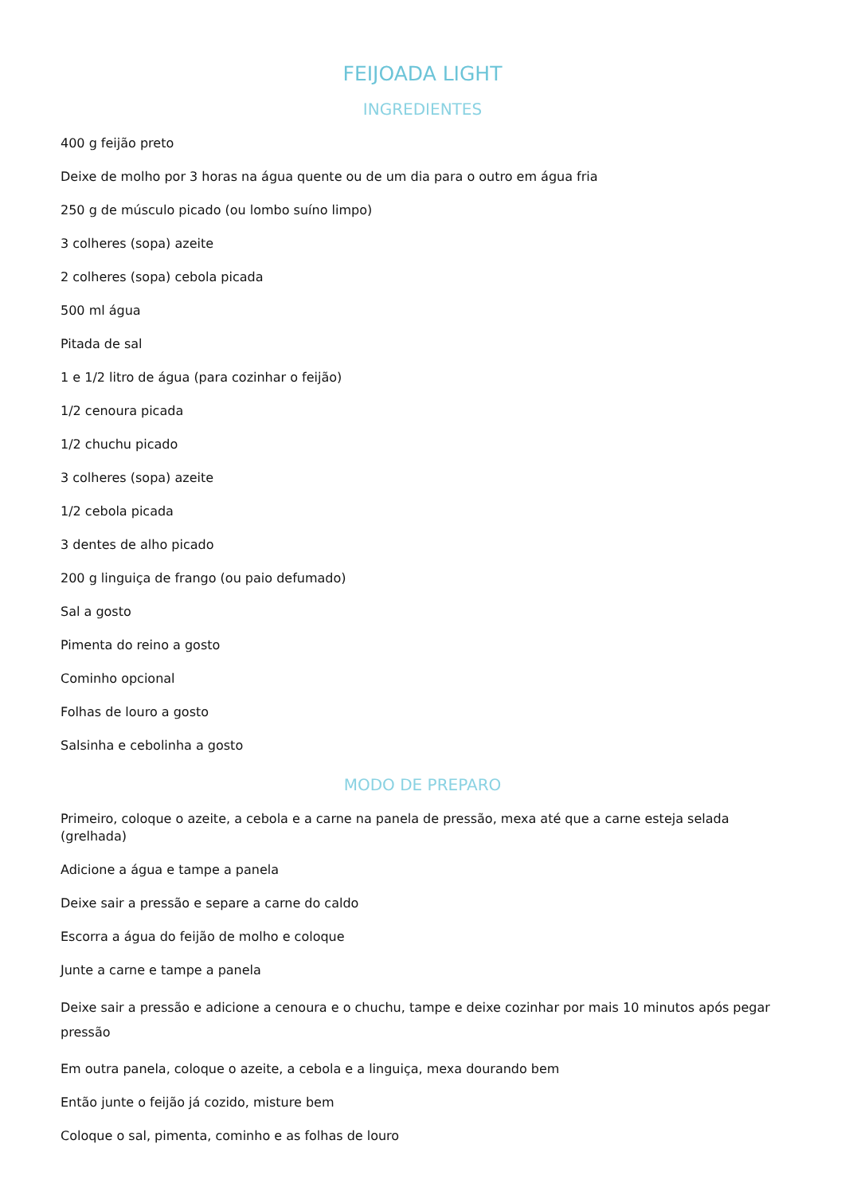FEIJOADA LIGHT
INGREDIENTES
400 g feijão preto
Deixe de molho por 3 horas na água quente ou de um dia para o outro em água fria
250 g de músculo picado (ou lombo suíno limpo)
3 colheres (sopa) azeite
2 colheres (sopa) cebola picada
500 ml água
Pitada de sal
1 e 1/2 litro de água (para cozinhar o feijão)
1/2 cenoura picada
1/2 chuchu picado
3 colheres (sopa) azeite
1/2 cebola picada
3 dentes de alho picado
200 g linguiça de frango (ou paio defumado)
Sal a gosto
Pimenta do reino a gosto
Cominho opcional
Folhas de louro a gosto
Salsinha e cebolinha a gosto
MODO DE PREPARO
Primeiro, coloque o azeite, a cebola e a carne na panela de pressão, mexa até que a carne esteja selada (grelhada)
Adicione a água e tampe a panela
Deixe sair a pressão e separe a carne do caldo
Escorra a água do feijão de molho e coloque
Junte a carne e tampe a panela
Deixe sair a pressão e adicione a cenoura e o chuchu, tampe e deixe cozinhar por mais 10 minutos após pegar pressão
Em outra panela, coloque o azeite, a cebola e a linguiça, mexa dourando bem
Então junte o feijão já cozido, misture bem
Coloque o sal, pimenta, cominho e as folhas de louro